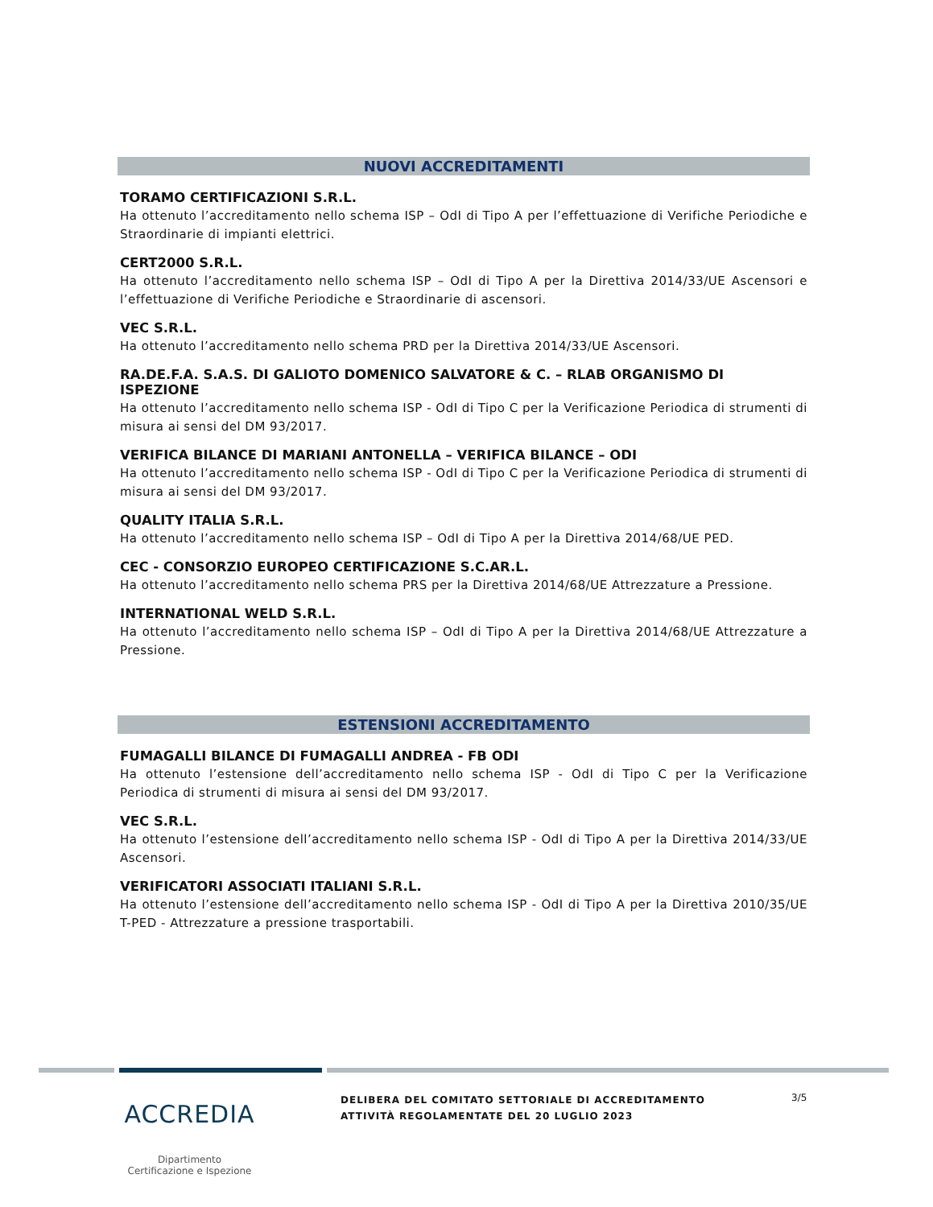NUOVI ACCREDITAMENTI
TORAMO CERTIFICAZIONI S.R.L.
Ha ottenuto l’accreditamento nello schema ISP – OdI di Tipo A per l’effettuazione di Verifiche Periodiche e Straordinarie di impianti elettrici.
CERT2000 S.R.L.
Ha ottenuto l’accreditamento nello schema ISP – OdI di Tipo A per la Direttiva 2014/33/UE Ascensori e l’effettuazione di Verifiche Periodiche e Straordinarie di ascensori.
VEC S.R.L.
Ha ottenuto l’accreditamento nello schema PRD per la Direttiva 2014/33/UE Ascensori.
RA.DE.F.A. S.A.S. DI GALIOTO DOMENICO SALVATORE & C. – RLAB ORGANISMO DI ISPEZIONE
Ha ottenuto l’accreditamento nello schema ISP - OdI di Tipo C per la Verificazione Periodica di strumenti di misura ai sensi del DM 93/2017.
VERIFICA BILANCE DI MARIANI ANTONELLA – VERIFICA BILANCE – ODI
Ha ottenuto l’accreditamento nello schema ISP - OdI di Tipo C per la Verificazione Periodica di strumenti di misura ai sensi del DM 93/2017.
QUALITY ITALIA S.R.L.
Ha ottenuto l’accreditamento nello schema ISP – OdI di Tipo A per la Direttiva 2014/68/UE PED.
CEC - CONSORZIO EUROPEO CERTIFICAZIONE S.C.AR.L.
Ha ottenuto l’accreditamento nello schema PRS per la Direttiva 2014/68/UE Attrezzature a Pressione.
INTERNATIONAL WELD S.R.L.
Ha ottenuto l’accreditamento nello schema ISP – OdI di Tipo A per la Direttiva 2014/68/UE Attrezzature a Pressione.
ESTENSIONI ACCREDITAMENTO
FUMAGALLI BILANCE DI FUMAGALLI ANDREA - FB ODI
Ha ottenuto l’estensione dell’accreditamento nello schema ISP - OdI di Tipo C per la Verificazione Periodica di strumenti di misura ai sensi del DM 93/2017.
VEC S.R.L.
Ha ottenuto l’estensione dell’accreditamento nello schema ISP - OdI di Tipo A per la Direttiva 2014/33/UE Ascensori.
VERIFICATORI ASSOCIATI ITALIANI S.R.L.
Ha ottenuto l’estensione dell’accreditamento nello schema ISP - OdI di Tipo A per la Direttiva 2010/35/UE T-PED - Attrezzature a pressione trasportabili.
ACCREDIA
Dipartimento
Certificazione e Ispezione
DELIBERA DEL COMITATO SETTORIALE DI ACCREDITAMENTO
ATTIVITÀ REGOLAMENTATE DEL 20 LUGLIO 2023
3/5